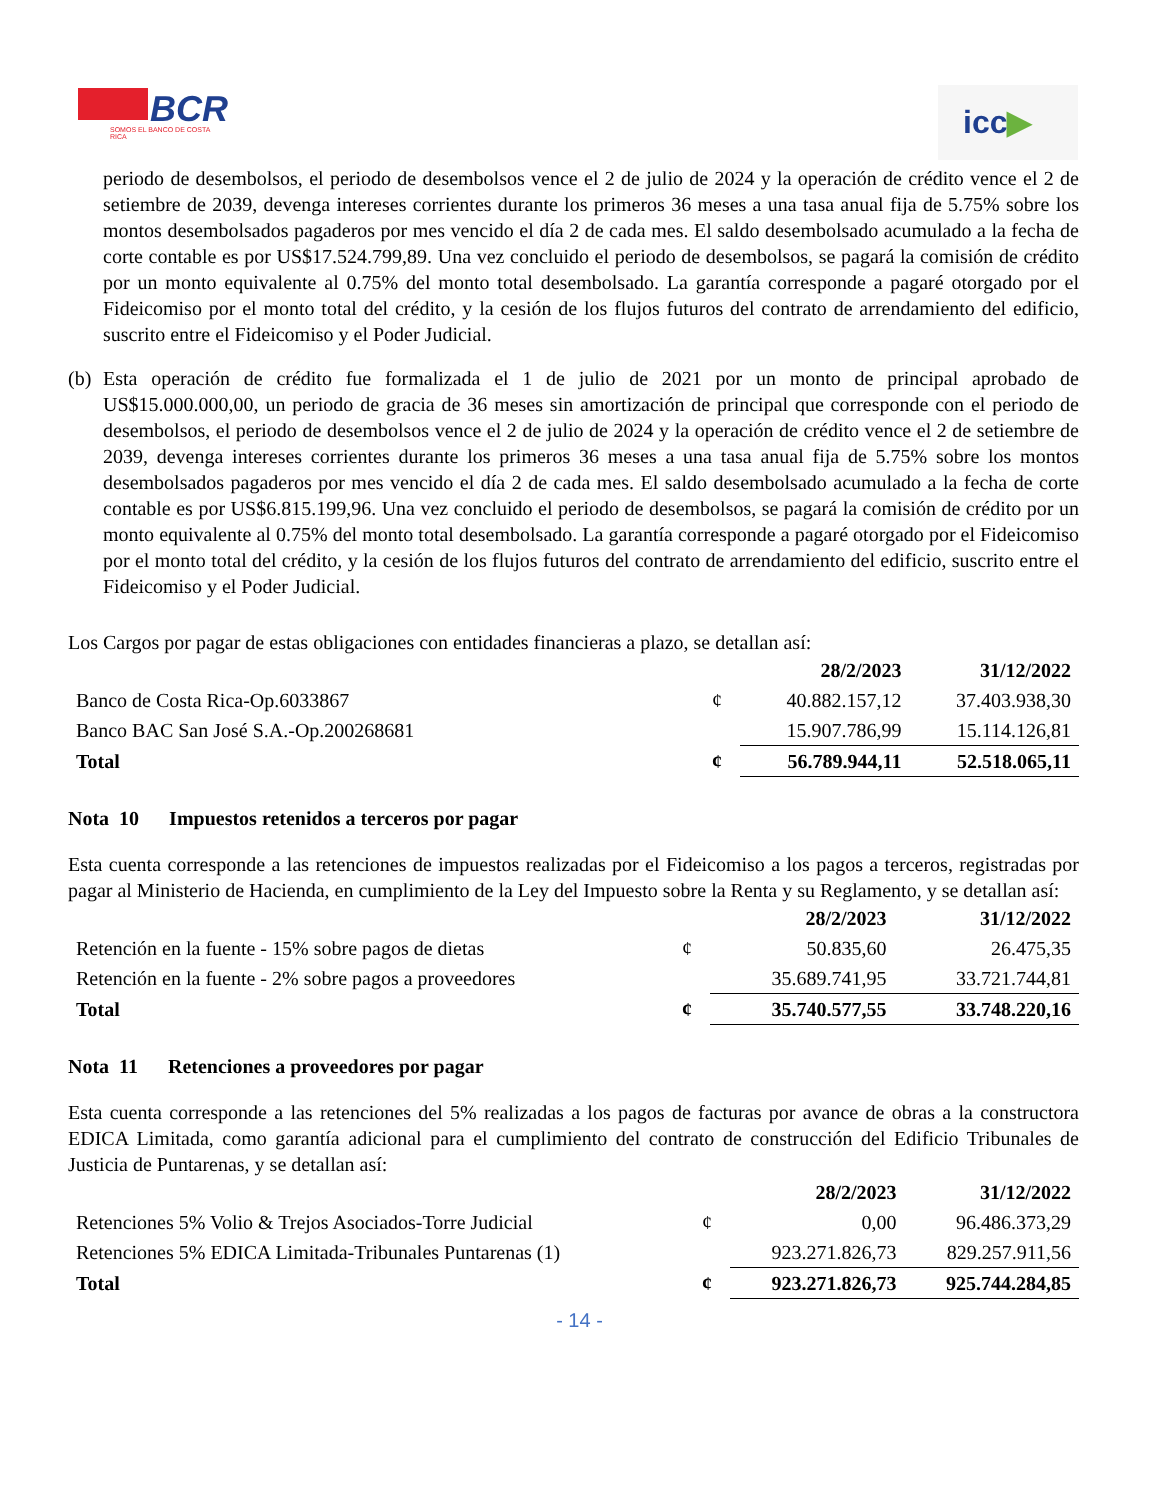BCR
SOMOS EL BANCO DE COSTA RICA
icc▶
periodo de desembolsos, el periodo de desembolsos vence el 2 de julio de 2024 y la operación de crédito vence el 2 de setiembre de 2039, devenga intereses corrientes durante los primeros 36 meses a una tasa anual fija de 5.75% sobre los montos desembolsados pagaderos por mes vencido el día 2 de cada mes. El saldo desembolsado acumulado a la fecha de corte contable es por US$17.524.799,89. Una vez concluido el periodo de desembolsos, se pagará la comisión de crédito por un monto equivalente al 0.75% del monto total desembolsado. La garantía corresponde a pagaré otorgado por el Fideicomiso por el monto total del crédito, y la cesión de los flujos futuros del contrato de arrendamiento del edificio, suscrito entre el Fideicomiso y el Poder Judicial.
(b)
Esta operación de crédito fue formalizada el 1 de julio de 2021 por un monto de principal aprobado de US$15.000.000,00, un periodo de gracia de 36 meses sin amortización de principal que corresponde con el periodo de desembolsos, el periodo de desembolsos vence el 2 de julio de 2024 y la operación de crédito vence el 2 de setiembre de 2039, devenga intereses corrientes durante los primeros 36 meses a una tasa anual fija de 5.75% sobre los montos desembolsados pagaderos por mes vencido el día 2 de cada mes. El saldo desembolsado acumulado a la fecha de corte contable es por US$6.815.199,96. Una vez concluido el periodo de desembolsos, se pagará la comisión de crédito por un monto equivalente al 0.75% del monto total desembolsado. La garantía corresponde a pagaré otorgado por el Fideicomiso por el monto total del crédito, y la cesión de los flujos futuros del contrato de arrendamiento del edificio, suscrito entre el Fideicomiso y el Poder Judicial.
Los Cargos por pagar de estas obligaciones con entidades financieras a plazo, se detallan así:
| | | 28/2/2023 | 31/12/2022 |
| --- | --- | --- | --- |
| Banco de Costa Rica-Op.6033867 | ¢ | 40.882.157,12 | 37.403.938,30 |
| Banco BAC San José S.A.-Op.200268681 | | 15.907.786,99 | 15.114.126,81 |
| Total | ¢ | 56.789.944,11 | 52.518.065,11 |
Nota 10 Impuestos retenidos a terceros por pagar
Esta cuenta corresponde a las retenciones de impuestos realizadas por el Fideicomiso a los pagos a terceros, registradas por pagar al Ministerio de Hacienda, en cumplimiento de la Ley del Impuesto sobre la Renta y su Reglamento, y se detallan así:
| | | 28/2/2023 | 31/12/2022 |
| --- | --- | --- | --- |
| Retención en la fuente - 15% sobre pagos de dietas | ¢ | 50.835,60 | 26.475,35 |
| Retención en la fuente - 2% sobre pagos a proveedores | | 35.689.741,95 | 33.721.744,81 |
| Total | ¢ | 35.740.577,55 | 33.748.220,16 |
Nota 11 Retenciones a proveedores por pagar
Esta cuenta corresponde a las retenciones del 5% realizadas a los pagos de facturas por avance de obras a la constructora EDICA Limitada, como garantía adicional para el cumplimiento del contrato de construcción del Edificio Tribunales de Justicia de Puntarenas, y se detallan así:
| | | 28/2/2023 | 31/12/2022 |
| --- | --- | --- | --- |
| Retenciones 5% Volio & Trejos Asociados-Torre Judicial | ¢ | 0,00 | 96.486.373,29 |
| Retenciones 5% EDICA Limitada-Tribunales Puntarenas (1) | | 923.271.826,73 | 829.257.911,56 |
| Total | ¢ | 923.271.826,73 | 925.744.284,85 |
- 14 -